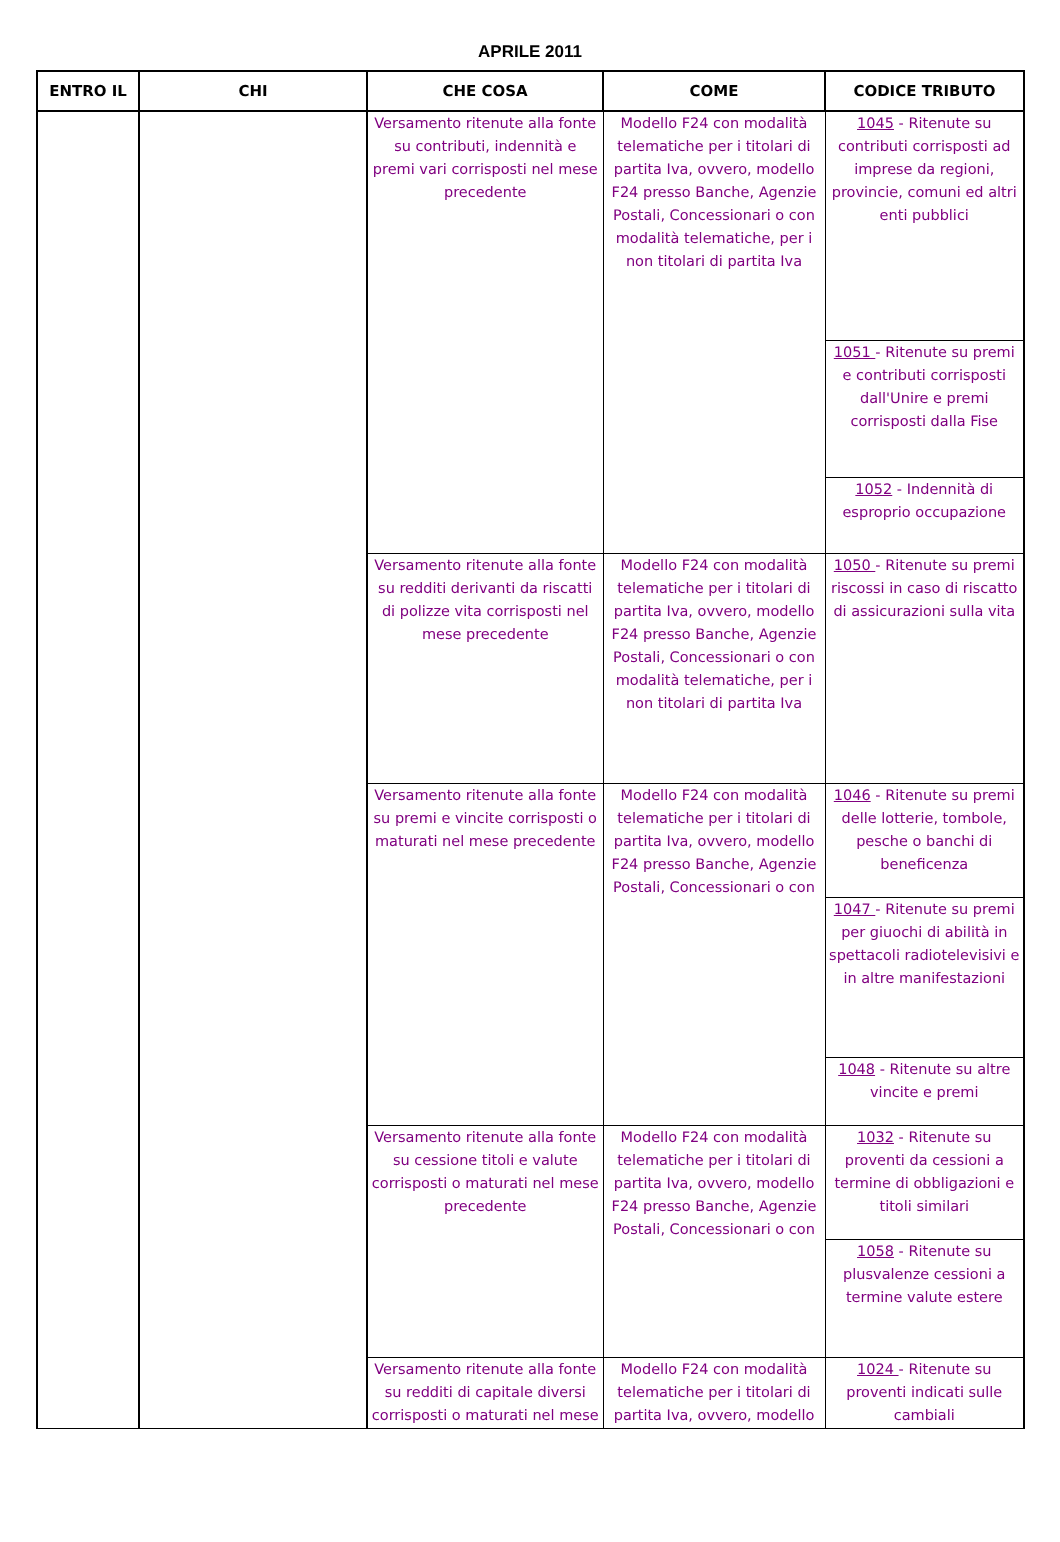APRILE 2011
| ENTRO IL | CHI | CHE COSA | COME | CODICE TRIBUTO |
| --- | --- | --- | --- | --- |
| | | Versamento ritenute alla fonte su contributi, indennità e premi vari corrisposti nel mese precedente | Modello F24 con modalità telematiche per i titolari di partita Iva, ovvero, modello F24 presso Banche, Agenzie Postali, Concessionari o con modalità telematiche, per i non titolari di partita Iva | 1045 - Ritenute su contributi corrisposti ad imprese da regioni, provincie, comuni ed altri enti pubblici |
| | | | | 1051 - Ritenute su premi e contributi corrisposti dall'Unire e premi corrisposti dalla Fise |
| | | | | 1052 - Indennità di esproprio occupazione |
| | | Versamento ritenute alla fonte su redditi derivanti da riscatti di polizze vita corrisposti nel mese precedente | Modello F24 con modalità telematiche per i titolari di partita Iva, ovvero, modello F24 presso Banche, Agenzie Postali, Concessionari o con modalità telematiche, per i non titolari di partita Iva | 1050 - Ritenute su premi riscossi in caso di riscatto di assicurazioni sulla vita |
| | | Versamento ritenute alla fonte su premi e vincite corrisposti o maturati nel mese precedente | Modello F24 con modalità telematiche per i titolari di partita Iva, ovvero, modello F24 presso Banche, Agenzie Postali, Concessionari o con | 1046 - Ritenute su premi delle lotterie, tombole, pesche o banchi di beneficenza |
| | | | | 1047 - Ritenute su premi per giuochi di abilità in spettacoli radiotelevisivi e in altre manifestazioni |
| | | | | 1048 - Ritenute su altre vincite e premi |
| | | Versamento ritenute alla fonte su cessione titoli e valute corrisposti o maturati nel mese precedente | Modello F24 con modalità telematiche per i titolari di partita Iva, ovvero, modello F24 presso Banche, Agenzie Postali, Concessionari o con | 1032 - Ritenute su proventi da cessioni a termine di obbligazioni e titoli similari |
| | | | | 1058 - Ritenute su plusvalenze cessioni a termine valute estere |
| | | Versamento ritenute alla fonte su redditi di capitale diversi corrisposti o maturati nel mese | Modello F24 con modalità telematiche per i titolari di partita Iva, ovvero, modello | 1024 - Ritenute su proventi indicati sulle cambiali |